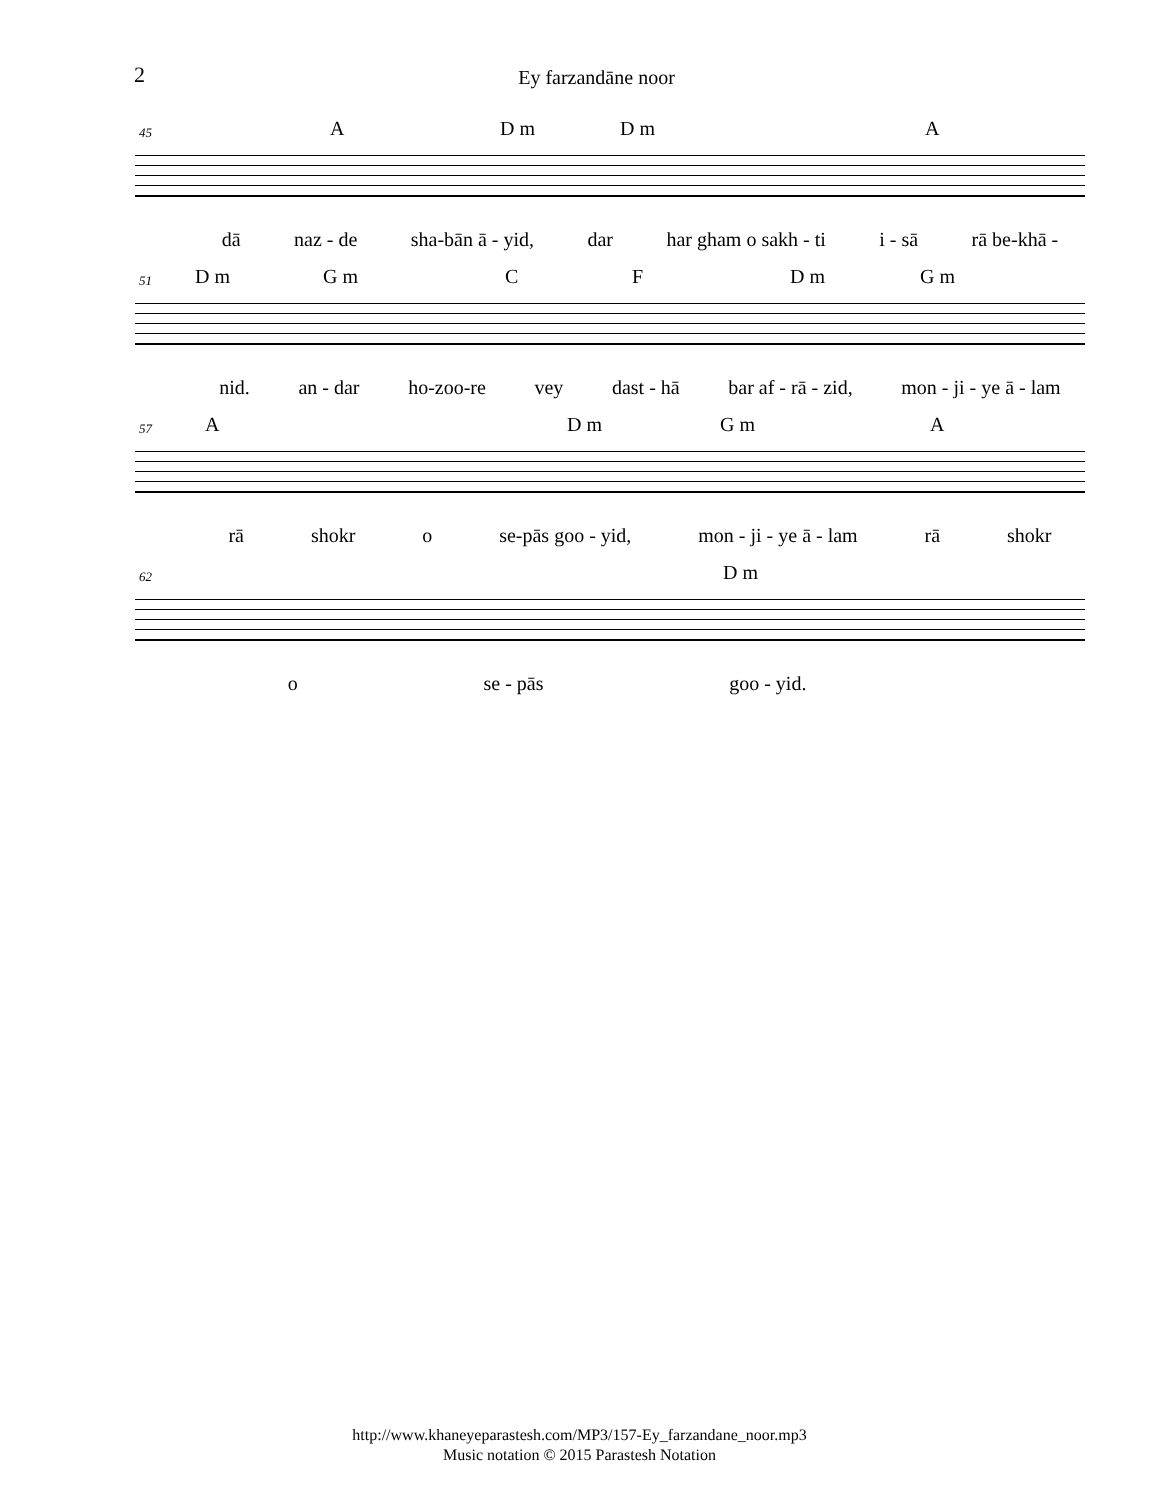2
Ey farzandāne noor
45 A D m D m A
dā naz - de sha-bān ā - yid, dar har gham o sakh - ti i - sā rā be-khā -
51 D m G m C F D m G m
nid. an - dar ho-zoo-re vey dast - hā bar af - rā - zid, mon - ji - ye ā - lam
57 A D m G m A
rā shokr o se-pās goo - yid, mon - ji - ye ā - lam rā shokr
62 D m
o se - pās goo - yid.
http://www.khaneyeparastesh.com/MP3/157-Ey_farzandane_noor.mp3
Music notation © 2015 Parastesh Notation